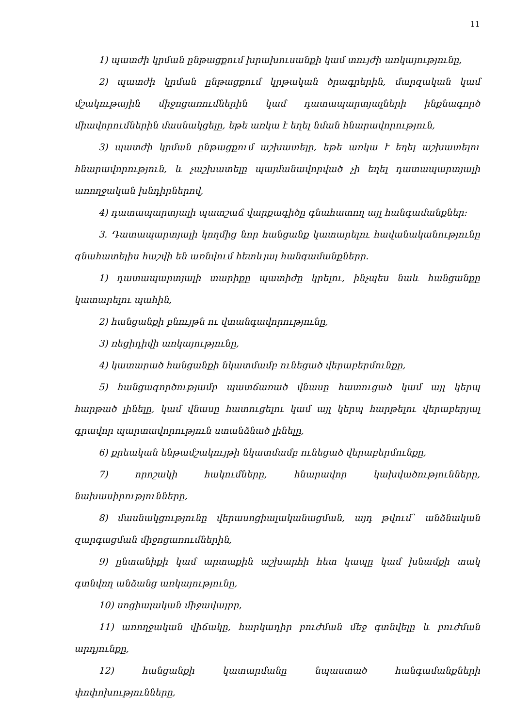11
1) պատժի կրման ընթացքում խրախուսանքի կամ տույժի առկայությունը,
2) պատժի կրման ընթացքում կրթական ծրագրերին, մարզական կամ մշակութային միջոցառումներին կամ դատապարտյալների ինքնագործ միավորումներին մասնակցելը, եթե առկա է եղել նման հնարավորություն,
3) պատժի կրման ընթացքում աշխատելը, եթե առկա է եղել աշխատելու հնարավորություն, և չաշխատելը պայմանավորված չի եղել դատապարտյալի առողջական խնդիրներով,
4) դատապարտյալի պատշաճ վարքագիծը գնահատող այլ հանգամանքներ:
3. Դատապարտյալի կողմից նոր հանցանք կատարելու հավանականությունը գնահատելիս հաշվի են առնվում հետևյալ հանգամանքները.
1) դատապարտյալի տարիքը պատիժը կրելու, ինչպես նաև հանցանքը կատարելու պահին,
2) հանցանքի բնույթն ու վտանգավորությունը,
3) ռեցիդիվի առկայությունը,
4) կատարած հանցանքի նկատմամբ ունեցած վերաբերմունքը,
5) հանցագործությամբ պատճառած վնասը հատուցած կամ այլ կերպ հարթած լինելը, կամ վնասը հատուցելու կամ այլ կերպ հարթելու վերաբերյալ գրավոր պարտավորություն ստանձնած լինելը,
6) քրեական ենթամշակույթի նկատմամբ ունեցած վերաբերմունքը,
7) որոշակի հակումները, հնարավոր կախվածությունները, նախասիրությունները,
8) մասնակցությունը վերասոցիալականացման, այդ թվում` անձնական զարգացման միջոցառումներին,
9) ընտանիքի կամ արտաքին աշխարհի հետ կապը կամ խնամքի տակ գտնվող անձանց առկայությունը,
10) սոցիալական միջավայրը,
11) առողջական վիճակը, հարկադիր բուժման մեջ գտնվելը և բուժման արդյունքը,
12) հանցանքի կատարմանը նպաստած հանգամանքների փոփոխությունները,